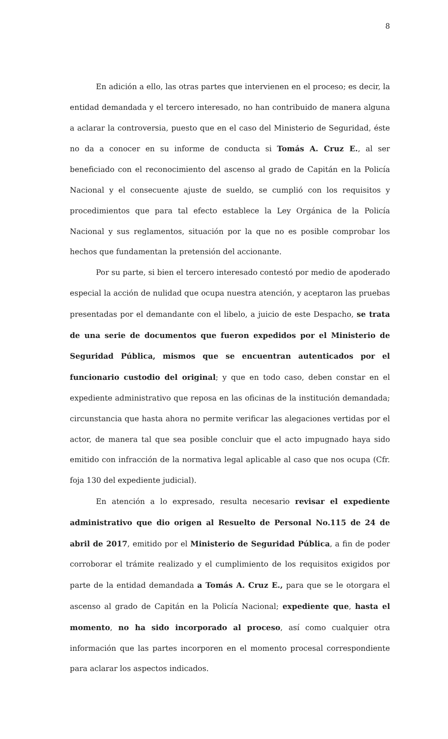8
En adición a ello, las otras partes que intervienen en el proceso; es decir, la entidad demandada y el tercero interesado, no han contribuido de manera alguna a aclarar la controversia, puesto que en el caso del Ministerio de Seguridad, éste no da a conocer en su informe de conducta si Tomás A. Cruz E., al ser beneficiado con el reconocimiento del ascenso al grado de Capitán en la Policía Nacional y el consecuente ajuste de sueldo, se cumplió con los requisitos y procedimientos que para tal efecto establece la Ley Orgánica de la Policía Nacional y sus reglamentos, situación por la que no es posible comprobar los hechos que fundamentan la pretensión del accionante.
Por su parte, si bien el tercero interesado contestó por medio de apoderado especial la acción de nulidad que ocupa nuestra atención, y aceptaron las pruebas presentadas por el demandante con el libelo, a juicio de este Despacho, se trata de una serie de documentos que fueron expedidos por el Ministerio de Seguridad Pública, mismos que se encuentran autenticados por el funcionario custodio del original; y que en todo caso, deben constar en el expediente administrativo que reposa en las oficinas de la institución demandada; circunstancia que hasta ahora no permite verificar las alegaciones vertidas por el actor, de manera tal que sea posible concluir que el acto impugnado haya sido emitido con infracción de la normativa legal aplicable al caso que nos ocupa (Cfr. foja 130 del expediente judicial).
En atención a lo expresado, resulta necesario revisar el expediente administrativo que dio origen al Resuelto de Personal No.115 de 24 de abril de 2017, emitido por el Ministerio de Seguridad Pública, a fin de poder corroborar el trámite realizado y el cumplimiento de los requisitos exigidos por parte de la entidad demandada a Tomás A. Cruz E., para que se le otorgara el ascenso al grado de Capitán en la Policía Nacional; expediente que, hasta el momento, no ha sido incorporado al proceso, así como cualquier otra información que las partes incorporen en el momento procesal correspondiente para aclarar los aspectos indicados.